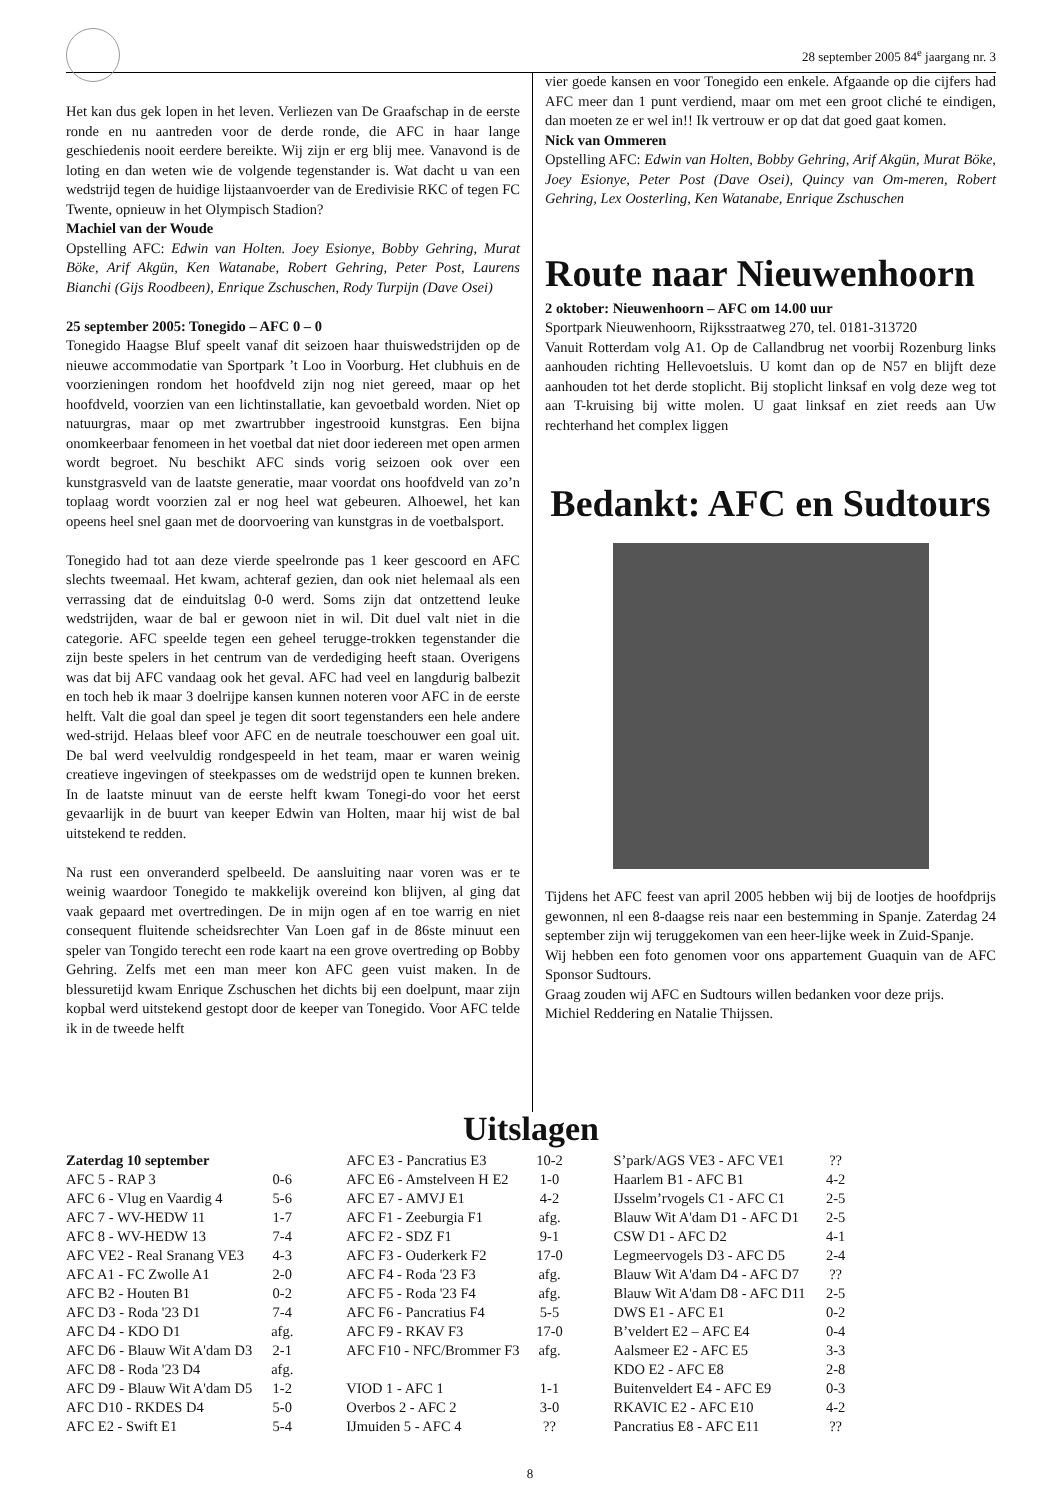28 september 2005 84<sup>e</sup> jaargang nr. 3
Het kan dus gek lopen in het leven. Verliezen van De Graafschap in de eerste ronde en nu aantreden voor de derde ronde, die AFC in haar lange geschiedenis nooit eerdere bereikte. Wij zijn er erg blij mee. Vanavond is de loting en dan weten wie de volgende tegenstander is. Wat dacht u van een wedstrijd tegen de huidige lijstaanvoerder van de Eredivisie RKC of tegen FC Twente, opnieuw in het Olympisch Stadion?
Machiel van der Woude
Opstelling AFC: Edwin van Holten. Joey Esionye, Bobby Gehring, Murat Böke, Arif Akgün, Ken Watanabe, Robert Gehring, Peter Post, Laurens Bianchi (Gijs Roodbeen), Enrique Zschuschen, Rody Turpijn (Dave Osei)
25 september 2005: Tonegido – AFC 0 – 0
Tonegido Haagse Bluf speelt vanaf dit seizoen haar thuiswedstrijden op de nieuwe accommodatie van Sportpark ’t Loo in Voorburg. Het clubhuis en de voorzieningen rondom het hoofdveld zijn nog niet gereed, maar op het hoofdveld, voorzien van een lichtinstallatie, kan gevoetbald worden. Niet op natuurgras, maar op met zwartrubber ingestrooid kunstgras. Een bijna onomkeerbaar fenomeen in het voetbal dat niet door iedereen met open armen wordt begroet. Nu beschikt AFC sinds vorig seizoen ook over een kunstgrasveld van de laatste generatie, maar voordat ons hoofdveld van zo’n toplaag wordt voorzien zal er nog heel wat gebeuren. Alhoewel, het kan opeens heel snel gaan met de doorvoering van kunstgras in de voetbalsport.
Tonegido had tot aan deze vierde speelronde pas 1 keer gescoord en AFC slechts tweemaal. Het kwam, achteraf gezien, dan ook niet helemaal als een verrassing dat de einduitslag 0-0 werd. Soms zijn dat ontzettend leuke wedstrijden, waar de bal er gewoon niet in wil. Dit duel valt niet in die categorie. AFC speelde tegen een geheel terugge-trokken tegenstander die zijn beste spelers in het centrum van de verdediging heeft staan. Overigens was dat bij AFC vandaag ook het geval. AFC had veel en langdurig balbezit en toch heb ik maar 3 doelrijpe kansen kunnen noteren voor AFC in de eerste helft. Valt die goal dan speel je tegen dit soort tegenstanders een hele andere wed-strijd. Helaas bleef voor AFC en de neutrale toeschouwer een goal uit. De bal werd veelvuldig rondgespeeld in het team, maar er waren weinig creatieve ingevingen of steekpasses om de wedstrijd open te kunnen breken. In de laatste minuut van de eerste helft kwam Tonegi-do voor het eerst gevaarlijk in de buurt van keeper Edwin van Holten, maar hij wist de bal uitstekend te redden.
Na rust een onveranderd spelbeeld. De aansluiting naar voren was er te weinig waardoor Tonegido te makkelijk overeind kon blijven, al ging dat vaak gepaard met overtredingen. De in mijn ogen af en toe warrig en niet consequent fluitende scheidsrechter Van Loen gaf in de 86ste minuut een speler van Tongido terecht een rode kaart na een grove overtreding op Bobby Gehring. Zelfs met een man meer kon AFC geen vuist maken. In de blessuretijd kwam Enrique Zschuschen het dichts bij een doelpunt, maar zijn kopbal werd uitstekend gestopt door de keeper van Tonegido. Voor AFC telde ik in de tweede helft
vier goede kansen en voor Tonegido een enkele. Afgaande op die cijfers had AFC meer dan 1 punt verdiend, maar om met een groot cliché te eindigen, dan moeten ze er wel in!! Ik vertrouw er op dat dat goed gaat komen.
Nick van Ommeren
Opstelling AFC: Edwin van Holten, Bobby Gehring, Arif Akgün, Murat Böke, Joey Esionye, Peter Post (Dave Osei), Quincy van Om-meren, Robert Gehring, Lex Oosterling, Ken Watanabe, Enrique Zschuschen
Route naar Nieuwenhoorn
2 oktober: Nieuwenhoorn – AFC om 14.00 uur
Sportpark Nieuwenhoorn, Rijksstraatweg 270, tel. 0181-313720
Vanuit Rotterdam volg A1. Op de Callandbrug net voorbij Rozenburg links aanhouden richting Hellevoetsluis. U komt dan op de N57 en blijft deze aanhouden tot het derde stoplicht. Bij stoplicht linksaf en volg deze weg tot aan T-kruising bij witte molen. U gaat linksaf en ziet reeds aan Uw rechterhand het complex liggen
Bedankt: AFC en Sudtours
Tijdens het AFC feest van april 2005 hebben wij bij de lootjes de hoofdprijs gewonnen, nl een 8-daagse reis naar een bestemming in Spanje. Zaterdag 24 september zijn wij teruggekomen van een heer-lijke week in Zuid-Spanje.
Wij hebben een foto genomen voor ons appartement Guaquin van de AFC Sponsor Sudtours.
Graag zouden wij AFC en Sudtours willen bedanken voor deze prijs.
Michiel Reddering en Natalie Thijssen.
Uitslagen
| Zaterdag 10 september | |
| AFC 5 - RAP 3 | 0-6 |
| AFC 6 - Vlug en Vaardig 4 | 5-6 |
| AFC 7 - WV-HEDW 11 | 1-7 |
| AFC 8 - WV-HEDW 13 | 7-4 |
| AFC VE2 - Real Sranang VE3 | 4-3 |
| AFC A1 - FC Zwolle A1 | 2-0 |
| AFC B2 - Houten B1 | 0-2 |
| AFC D3 - Roda '23 D1 | 7-4 |
| AFC D4 - KDO D1 | afg. |
| AFC D6 - Blauw Wit A'dam D3 | 2-1 |
| AFC D8 - Roda '23 D4 | afg. |
| AFC D9 - Blauw Wit A'dam D5 | 1-2 |
| AFC D10 - RKDES D4 | 5-0 |
| AFC E2 - Swift E1 | 5-4 |
| AFC E3 - Pancratius E3 | 10-2 |
| AFC E6 - Amstelveen H E2 | 1-0 |
| AFC E7 - AMVJ E1 | 4-2 |
| AFC F1 - Zeeburgia F1 | afg. |
| AFC F2 - SDZ F1 | 9-1 |
| AFC F3 - Ouderkerk F2 | 17-0 |
| AFC F4 - Roda '23 F3 | afg. |
| AFC F5 - Roda '23 F4 | afg. |
| AFC F6 - Pancratius F4 | 5-5 |
| AFC F9 - RKAV F3 | 17-0 |
| AFC F10 - NFC/Brommer F3 | afg. |
| VIOD 1 - AFC 1 | 1-1 |
| Overbos 2 - AFC 2 | 3-0 |
| IJmuiden 5 - AFC 4 | ?? |
| S’park/AGS VE3 - AFC VE1 | ?? |
| Haarlem B1 - AFC B1 | 4-2 |
| IJsselm’rvogels C1 - AFC C1 | 2-5 |
| Blauw Wit A'dam D1 - AFC D1 | 2-5 |
| CSW D1 - AFC D2 | 4-1 |
| Legmeervogels D3 - AFC D5 | 2-4 |
| Blauw Wit A'dam D4 - AFC D7 | ?? |
| Blauw Wit A'dam D8 - AFC D11 | 2-5 |
| DWS E1 - AFC E1 | 0-2 |
| B’veldert E2 – AFC E4 | 0-4 |
| Aalsmeer E2 - AFC E5 | 3-3 |
| KDO E2 - AFC E8 | 2-8 |
| Buitenveldert E4 - AFC E9 | 0-3 |
| RKAVIC E2 - AFC E10 | 4-2 |
| Pancratius E8 - AFC E11 | ?? |
8